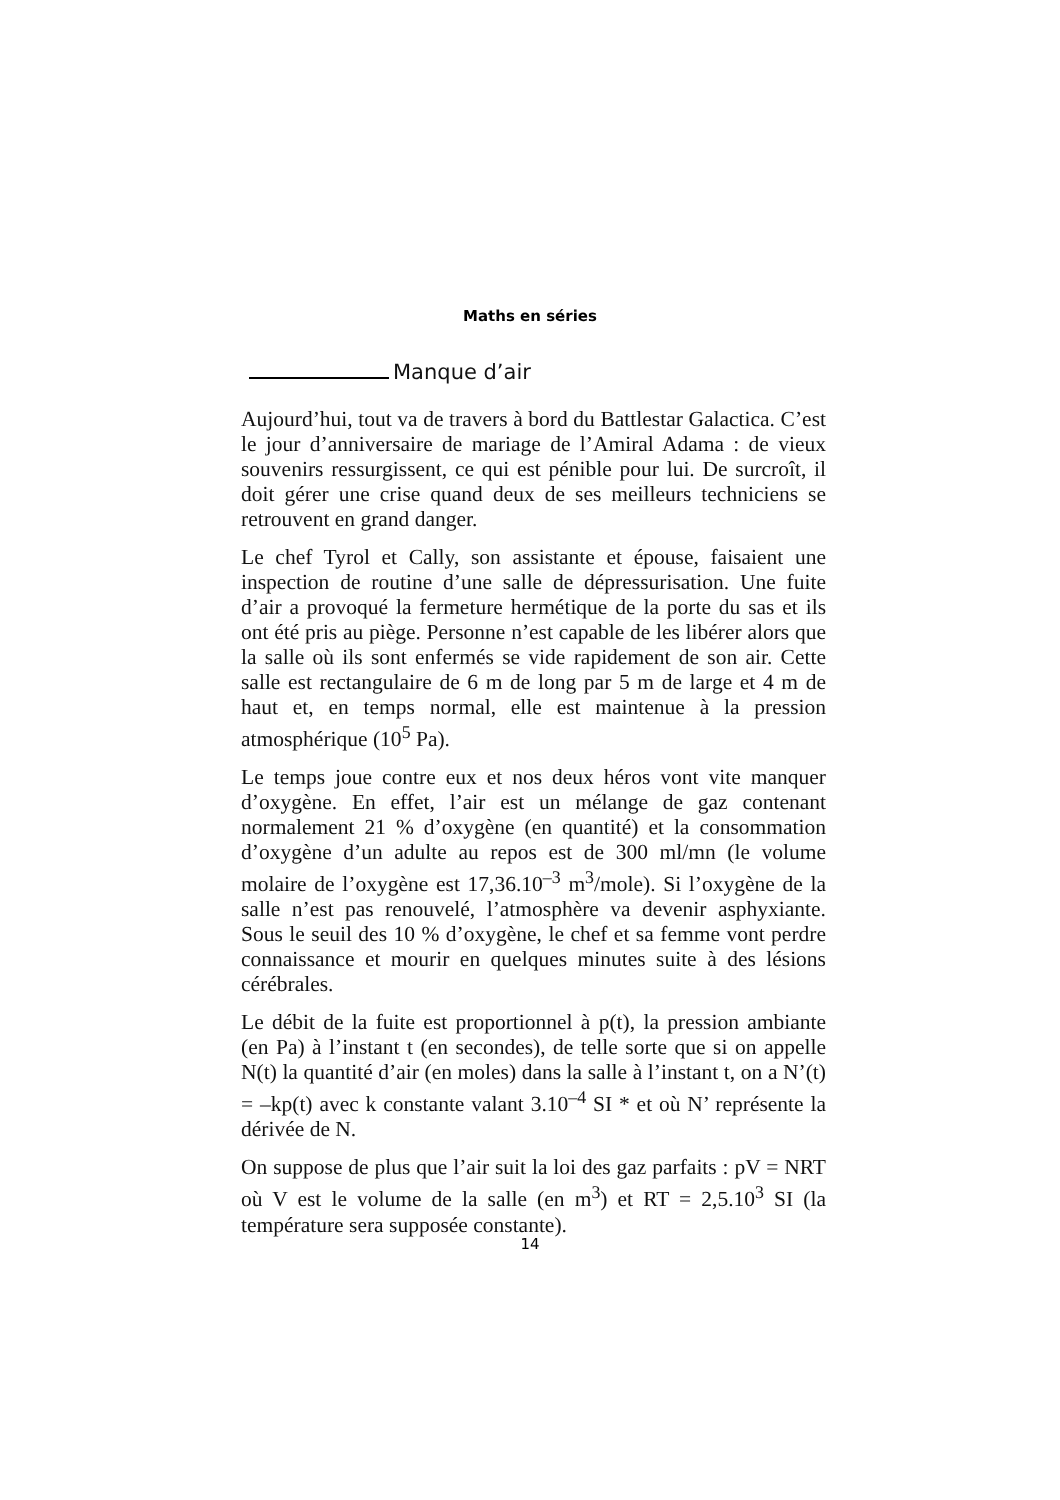Maths en séries
Manque d’air
Aujourd’hui, tout va de travers à bord du Battlestar Galactica. C’est le jour d’anniversaire de mariage de l’Amiral Adama : de vieux souvenirs ressurgissent, ce qui est pénible pour lui. De surcroît, il doit gérer une crise quand deux de ses meilleurs techniciens se retrouvent en grand danger.
Le chef Tyrol et Cally, son assistante et épouse, faisaient une inspection de routine d’une salle de dépressurisation. Une fuite d’air a provoqué la fermeture hermétique de la porte du sas et ils ont été pris au piège. Personne n’est capable de les libérer alors que la salle où ils sont enfermés se vide rapidement de son air. Cette salle est rectangulaire de 6 m de long par 5 m de large et 4 m de haut et, en temps normal, elle est maintenue à la pression atmosphérique (10<sup>5</sup> Pa).
Le temps joue contre eux et nos deux héros vont vite manquer d’oxygène. En effet, l’air est un mélange de gaz contenant normalement 21 % d’oxygène (en quantité) et la consommation d’oxygène d’un adulte au repos est de 300 ml/mn (le volume molaire de l’oxygène est 17,36.10<sup>–3</sup> m<sup>3</sup>/mole). Si l’oxygène de la salle n’est pas renouvelé, l’atmosphère va devenir asphyxiante. Sous le seuil des 10 % d’oxygène, le chef et sa femme vont perdre connaissance et mourir en quelques minutes suite à des lésions cérébrales.
Le débit de la fuite est proportionnel à p(t), la pression ambiante (en Pa) à l’instant t (en secondes), de telle sorte que si on appelle N(t) la quantité d’air (en moles) dans la salle à l’instant t, on a N’(t) = –kp(t) avec k constante valant 3.10<sup>–4</sup> SI * et où N’ représente la dérivée de N.
On suppose de plus que l’air suit la loi des gaz parfaits : pV = NRT où V est le volume de la salle (en m<sup>3</sup>) et RT = 2,5.10<sup>3</sup> SI (la température sera supposée constante).
14